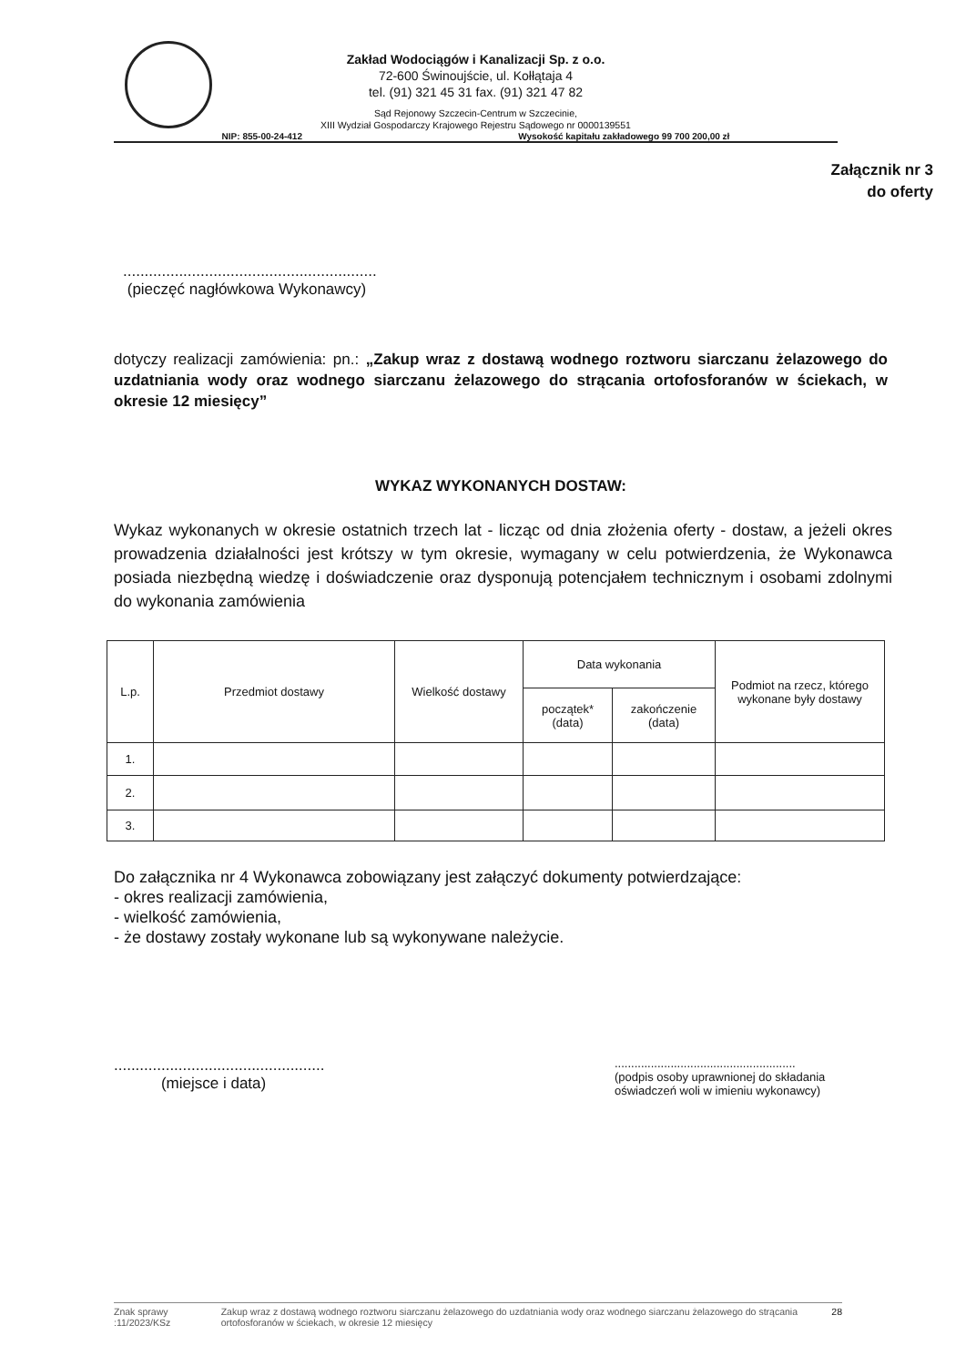Zakład Wodociągów i Kanalizacji Sp. z o.o.
72-600 Świnoujście, ul. Kołłątaja 4
tel. (91) 321 45 31 fax. (91) 321 47 82
Sąd Rejonowy Szczecin-Centrum w Szczecinie,
XIII Wydział Gospodarczy Krajowego Rejestru Sądowego nr 0000139551
NIP: 855-00-24-412 Wysokość kapitału zakładowego 99 700 200,00 zł
Załącznik nr 3
do oferty
...........................................................
(pieczęć nagłówkowa Wykonawcy)
dotyczy realizacji zamówienia: pn.: „Zakup wraz z dostawą wodnego roztworu siarczanu żelazowego do uzdatniania wody oraz wodnego siarczanu żelazowego do strącania ortofosforanów w ściekach, w okresie 12 miesięcy”
WYKAZ WYKONANYCH DOSTAW:
Wykaz wykonanych w okresie ostatnich trzech lat - licząc od dnia złożenia oferty - dostaw, a jeżeli okres prowadzenia działalności jest krótszy w tym okresie, wymagany w celu potwierdzenia, że Wykonawca posiada niezbędną wiedzę i doświadczenie oraz dysponują potencjałem technicznym i osobami zdolnymi do wykonania zamówienia
| L.p. | Przedmiot dostawy | Wielkość dostawy | Data wykonania | | Podmiot na rzecz, którego wykonane były dostawy |
| --- | --- | --- | --- | --- | --- |
| | | | początek* (data) | zakończenie (data) | |
| 1. | | | | | |
| 2. | | | | | |
| 3. | | | | | |
Do załącznika nr 4 Wykonawca zobowiązany jest załączyć dokumenty potwierdzające:
- okres realizacji zamówienia,
- wielkość zamówienia,
- że dostawy zostały wykonane lub są wykonywane należycie.
.................................................
(miejsce i data)
.......................................................
(podpis osoby uprawnionej do składania oświadczeń woli w imieniu wykonawcy)
Znak sprawy :11/2023/KSz Zakup wraz z dostawą wodnego roztworu siarczanu żelazowego do uzdatniania wody oraz wodnego siarczanu żelazowego do strącania ortofosforanów w ściekach, w okresie 12 miesięcy 28